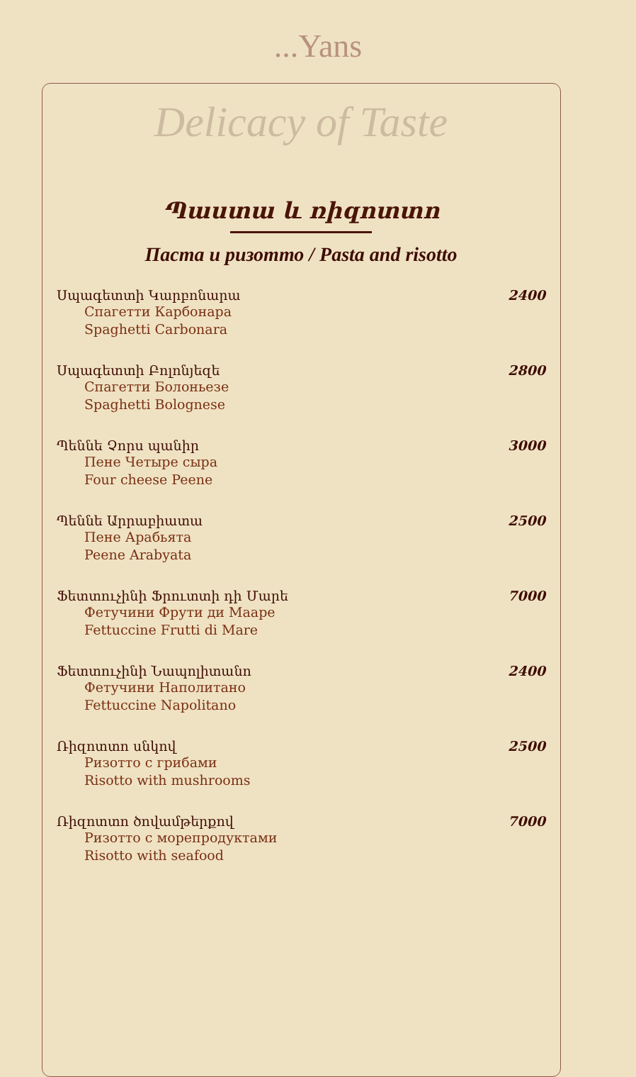...Yans
Delicacy of Taste
Պաստա և ռիզոտտո
Паста и ризотто / Pasta and risotto
Սպագետտի Կարբոնարա 2400
Спагетти Карбонара
Spaghetti Carbonara
Սպագետտի Բոլոնյեզե 2800
Спагетти Болоньезе
Spaghetti Bolognese
Պեննե Չորս պանիր 3000
Пене Четыре сыра
Four cheese Peene
Պեննե Արրաբիատա 2500
Пене Арабьята
Peene Arabyata
Ֆետտուչինի Ֆրուտտի դի Մարե 7000
Фетучини Фрути ди Мааре
Fettuccine Frutti di Mare
Ֆետտուչինի Նապոլիտանո 2400
Фетучини Наполитано
Fettuccine Napolitano
Ռիզոտտո սնկով 2500
Ризотто с грибами
Risotto with mushrooms
Ռիզոտտո ծովամթերքով 7000
Ризотто с морепродуктами
Risotto with seafood